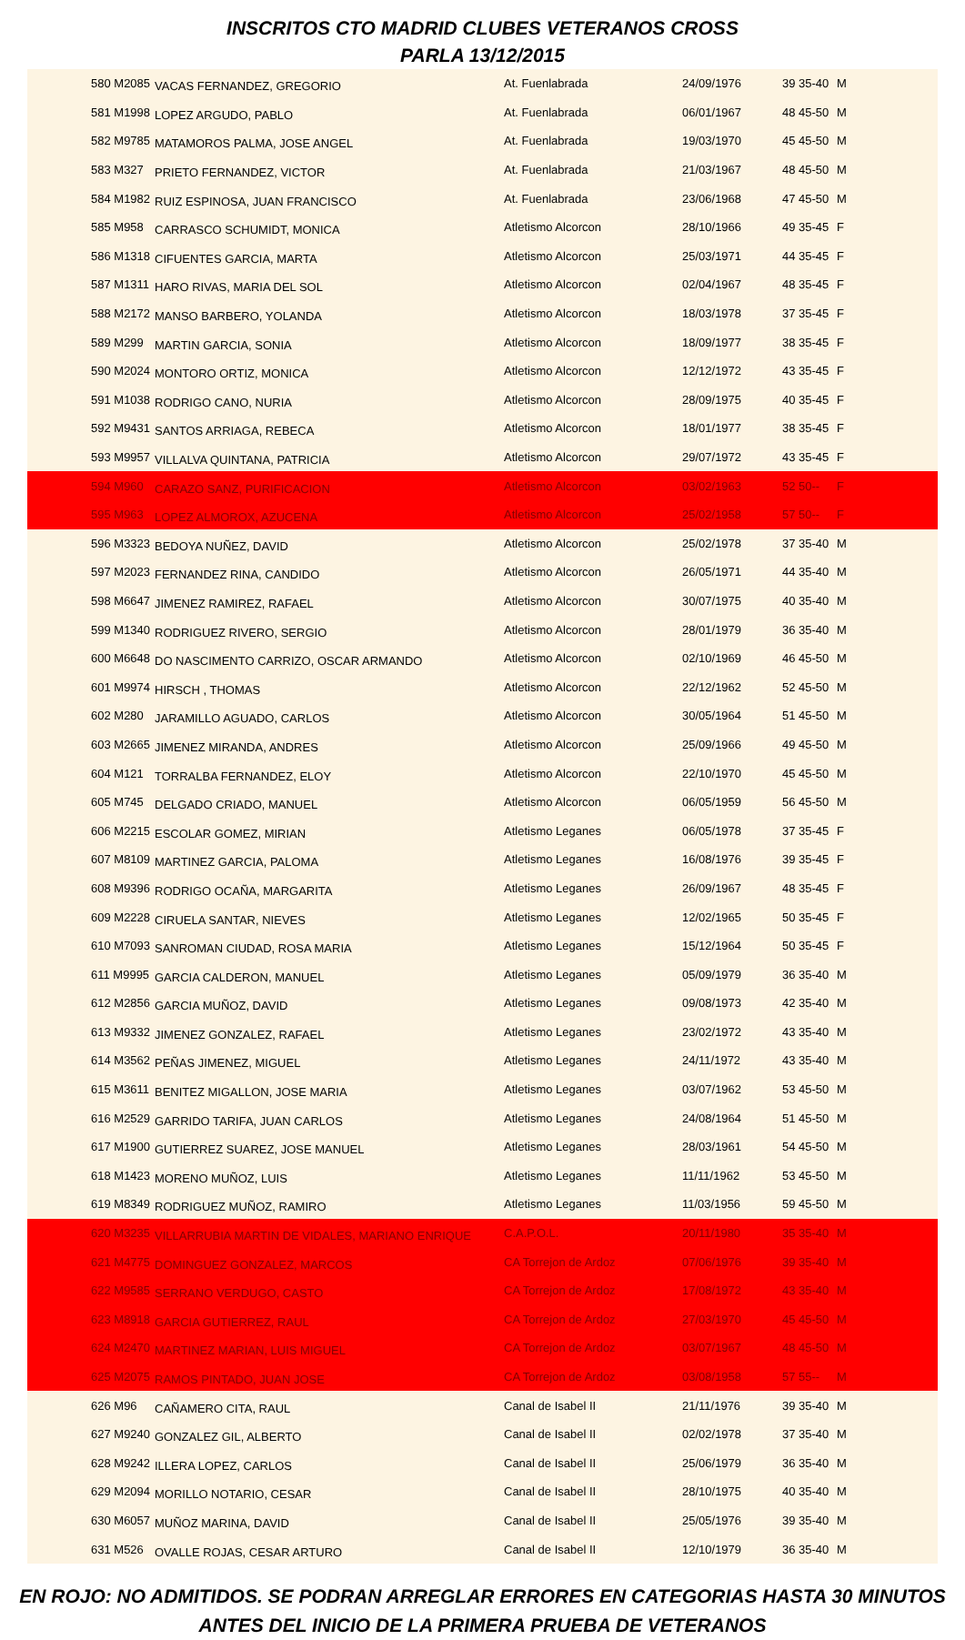INSCRITOS CTO MADRID CLUBES VETERANOS CROSS
PARLA 13/12/2015
| 580 M2085 | VACAS FERNANDEZ, GREGORIO | At. Fuenlabrada | 24/09/1976 | 39 35-40 | M |
| 581 M1998 | LOPEZ ARGUDO, PABLO | At. Fuenlabrada | 06/01/1967 | 48 45-50 | M |
| 582 M9785 | MATAMOROS PALMA, JOSE ANGEL | At. Fuenlabrada | 19/03/1970 | 45 45-50 | M |
| 583 M327 | PRIETO FERNANDEZ, VICTOR | At. Fuenlabrada | 21/03/1967 | 48 45-50 | M |
| 584 M1982 | RUIZ ESPINOSA, JUAN FRANCISCO | At. Fuenlabrada | 23/06/1968 | 47 45-50 | M |
| 585 M958 | CARRASCO SCHUMIDT, MONICA | Atletismo Alcorcon | 28/10/1966 | 49 35-45 | F |
| 586 M1318 | CIFUENTES GARCIA, MARTA | Atletismo Alcorcon | 25/03/1971 | 44 35-45 | F |
| 587 M1311 | HARO RIVAS, MARIA DEL SOL | Atletismo Alcorcon | 02/04/1967 | 48 35-45 | F |
| 588 M2172 | MANSO BARBERO, YOLANDA | Atletismo Alcorcon | 18/03/1978 | 37 35-45 | F |
| 589 M299 | MARTIN GARCIA, SONIA | Atletismo Alcorcon | 18/09/1977 | 38 35-45 | F |
| 590 M2024 | MONTORO ORTIZ, MONICA | Atletismo Alcorcon | 12/12/1972 | 43 35-45 | F |
| 591 M1038 | RODRIGO CANO, NURIA | Atletismo Alcorcon | 28/09/1975 | 40 35-45 | F |
| 592 M9431 | SANTOS ARRIAGA, REBECA | Atletismo Alcorcon | 18/01/1977 | 38 35-45 | F |
| 593 M9957 | VILLALVA QUINTANA, PATRICIA | Atletismo Alcorcon | 29/07/1972 | 43 35-45 | F |
| 594 M960 | CARAZO SANZ, PURIFICACION | Atletismo Alcorcon | 03/02/1963 | 52 50-- | F |
| 595 M963 | LOPEZ ALMOROX, AZUCENA | Atletismo Alcorcon | 25/02/1958 | 57 50-- | F |
| 596 M3323 | BEDOYA NUÑEZ, DAVID | Atletismo Alcorcon | 25/02/1978 | 37 35-40 | M |
| 597 M2023 | FERNANDEZ RINA, CANDIDO | Atletismo Alcorcon | 26/05/1971 | 44 35-40 | M |
| 598 M6647 | JIMENEZ RAMIREZ, RAFAEL | Atletismo Alcorcon | 30/07/1975 | 40 35-40 | M |
| 599 M1340 | RODRIGUEZ RIVERO, SERGIO | Atletismo Alcorcon | 28/01/1979 | 36 35-40 | M |
| 600 M6648 | DO NASCIMENTO CARRIZO, OSCAR ARMANDO | Atletismo Alcorcon | 02/10/1969 | 46 45-50 | M |
| 601 M9974 | HIRSCH , THOMAS | Atletismo Alcorcon | 22/12/1962 | 52 45-50 | M |
| 602 M280 | JARAMILLO AGUADO, CARLOS | Atletismo Alcorcon | 30/05/1964 | 51 45-50 | M |
| 603 M2665 | JIMENEZ MIRANDA, ANDRES | Atletismo Alcorcon | 25/09/1966 | 49 45-50 | M |
| 604 M121 | TORRALBA FERNANDEZ, ELOY | Atletismo Alcorcon | 22/10/1970 | 45 45-50 | M |
| 605 M745 | DELGADO CRIADO, MANUEL | Atletismo Alcorcon | 06/05/1959 | 56 45-50 | M |
| 606 M2215 | ESCOLAR GOMEZ, MIRIAN | Atletismo Leganes | 06/05/1978 | 37 35-45 | F |
| 607 M8109 | MARTINEZ GARCIA, PALOMA | Atletismo Leganes | 16/08/1976 | 39 35-45 | F |
| 608 M9396 | RODRIGO OCAÑA, MARGARITA | Atletismo Leganes | 26/09/1967 | 48 35-45 | F |
| 609 M2228 | CIRUELA SANTAR, NIEVES | Atletismo Leganes | 12/02/1965 | 50 35-45 | F |
| 610 M7093 | SANROMAN CIUDAD, ROSA MARIA | Atletismo Leganes | 15/12/1964 | 50 35-45 | F |
| 611 M9995 | GARCIA CALDERON, MANUEL | Atletismo Leganes | 05/09/1979 | 36 35-40 | M |
| 612 M2856 | GARCIA MUÑOZ, DAVID | Atletismo Leganes | 09/08/1973 | 42 35-40 | M |
| 613 M9332 | JIMENEZ GONZALEZ, RAFAEL | Atletismo Leganes | 23/02/1972 | 43 35-40 | M |
| 614 M3562 | PEÑAS JIMENEZ, MIGUEL | Atletismo Leganes | 24/11/1972 | 43 35-40 | M |
| 615 M3611 | BENITEZ MIGALLON, JOSE MARIA | Atletismo Leganes | 03/07/1962 | 53 45-50 | M |
| 616 M2529 | GARRIDO TARIFA, JUAN CARLOS | Atletismo Leganes | 24/08/1964 | 51 45-50 | M |
| 617 M1900 | GUTIERREZ SUAREZ, JOSE MANUEL | Atletismo Leganes | 28/03/1961 | 54 45-50 | M |
| 618 M1423 | MORENO MUÑOZ, LUIS | Atletismo Leganes | 11/11/1962 | 53 45-50 | M |
| 619 M8349 | RODRIGUEZ MUÑOZ, RAMIRO | Atletismo Leganes | 11/03/1956 | 59 45-50 | M |
| 620 M3235 | VILLARRUBIA MARTIN DE VIDALES, MARIANO ENRIQUE | C.A.P.O.L. | 20/11/1980 | 35 35-40 | M |
| 621 M4775 | DOMINGUEZ GONZALEZ, MARCOS | CA Torrejon de Ardoz | 07/06/1976 | 39 35-40 | M |
| 622 M9585 | SERRANO VERDUGO, CASTO | CA Torrejon de Ardoz | 17/08/1972 | 43 35-40 | M |
| 623 M8918 | GARCIA GUTIERREZ, RAUL | CA Torrejon de Ardoz | 27/03/1970 | 45 45-50 | M |
| 624 M2470 | MARTINEZ MARIAN, LUIS MIGUEL | CA Torrejon de Ardoz | 03/07/1967 | 48 45-50 | M |
| 625 M2075 | RAMOS PINTADO, JUAN JOSE | CA Torrejon de Ardoz | 03/08/1958 | 57 55-- | M |
| 626 M96 | CAÑAMERO CITA, RAUL | Canal de Isabel II | 21/11/1976 | 39 35-40 | M |
| 627 M9240 | GONZALEZ GIL, ALBERTO | Canal de Isabel II | 02/02/1978 | 37 35-40 | M |
| 628 M9242 | ILLERA LOPEZ, CARLOS | Canal de Isabel II | 25/06/1979 | 36 35-40 | M |
| 629 M2094 | MORILLO NOTARIO, CESAR | Canal de Isabel II | 28/10/1975 | 40 35-40 | M |
| 630 M6057 | MUÑOZ MARINA, DAVID | Canal de Isabel II | 25/05/1976 | 39 35-40 | M |
| 631 M526 | OVALLE ROJAS, CESAR ARTURO | Canal de Isabel II | 12/10/1979 | 36 35-40 | M |
EN ROJO: NO ADMITIDOS. SE PODRAN ARREGLAR ERRORES EN CATEGORIAS HASTA 30 MINUTOS
ANTES DEL INICIO DE LA PRIMERA PRUEBA DE VETERANOS